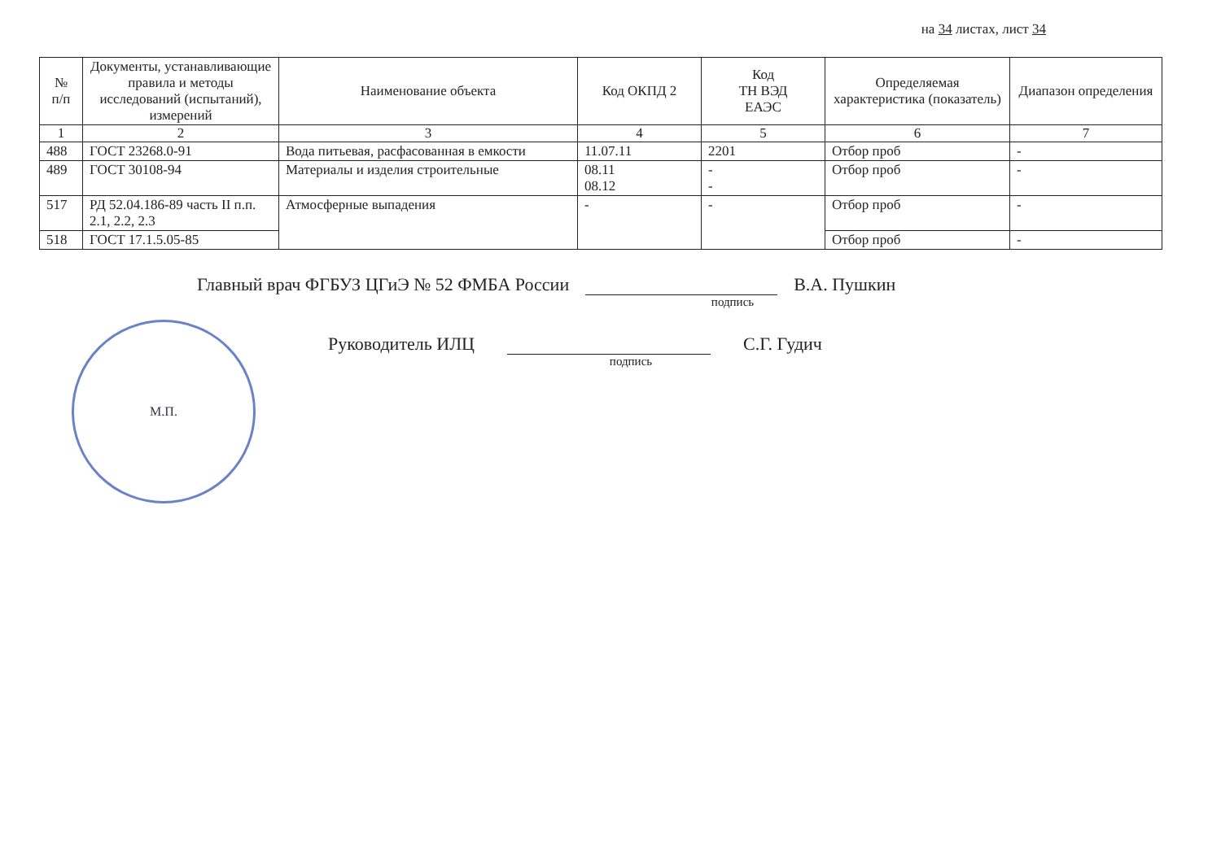на 34 листах, лист 34
| № п/п | Документы, устанавливающие правила и методы исследований (испытаний), измерений | Наименование объекта | Код ОКПД 2 | Код ТН ВЭД ЕАЭС | Определяемая характеристика (показатель) | Диапазон определения |
| --- | --- | --- | --- | --- | --- | --- |
| 1 | 2 | 3 | 4 | 5 | 6 | 7 |
| 488 | ГОСТ 23268.0-91 | Вода питьевая, расфасованная в емкости | 11.07.11 | 2201 | Отбор проб | - |
| 489 | ГОСТ 30108-94 | Материалы и изделия строительные | 08.11 08.12 | - - | Отбор проб | - |
| 517 | РД 52.04.186-89 часть II п.п. 2.1, 2.2, 2.3 | Атмосферные выпадения | - | - | Отбор проб | - |
| 518 | ГОСТ 17.1.5.05-85 | | | | Отбор проб | - |
Главный врач ФГБУЗ ЦГиЭ № 52 ФМБА России
В.А. Пушкин
подпись
Руководитель ИЛЦ
С.Г. Гудич
подпись
М.П.